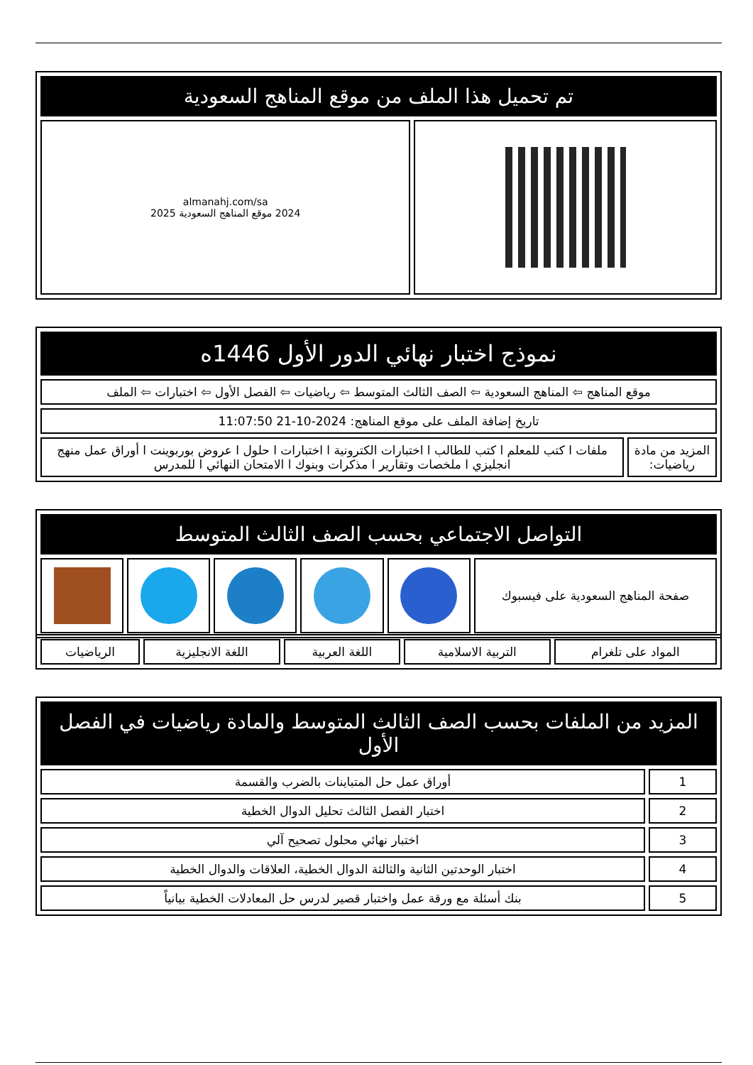| تم تحميل هذا الملف من موقع المناهج السعودية | |
| --- | --- |
| | almanahj.com/sa 2024 موقع المناهج السعودية 2025 |
| نموذج اختبار نهائي الدور الأول 1446ه | |
| --- | --- |
| موقع المناهج ⇦ المناهج السعودية ⇦ الصف الثالث المتوسط ⇦ رياضيات ⇦ الفصل الأول ⇦ اختبارات ⇦ الملف | |
| تاريخ إضافة الملف على موقع المناهج: 2024-10-21 11:07:50 | |
| المزيد من مادة رياضيات: | ملفات ا كتب للمعلم ا كتب للطالب ا اختبارات الكترونية ا اختبارات ا حلول ا عروض بوربوينت ا أوراق عمل منهج انجليزي ا ملخصات وتقارير ا مذكرات وبنوك ا الامتحان النهائي ا للمدرس |
| التواصل الاجتماعي بحسب الصف الثالث المتوسط | | | | | |
| --- | --- | --- | --- | --- | --- |
| صفحة المناهج السعودية على فيسبوك | | | | | |
| المواد على تلغرام | التربية الاسلامية | اللغة العربية | اللغة الانجليزية | الرياضيات |
| المزيد من الملفات بحسب الصف الثالث المتوسط والمادة رياضيات في الفصل الأول | |
| --- | --- |
| 1 | أوراق عمل حل المتباينات بالضرب والقسمة |
| 2 | اختبار الفصل الثالث تحليل الدوال الخطية |
| 3 | اختبار نهائي محلول تصحيح آلي |
| 4 | اختبار الوحدتين الثانية والثالثة الدوال الخطية، العلاقات والدوال الخطية |
| 5 | بنك أسئلة مع ورقة عمل واختبار قصير لدرس حل المعادلات الخطية بيانياً |